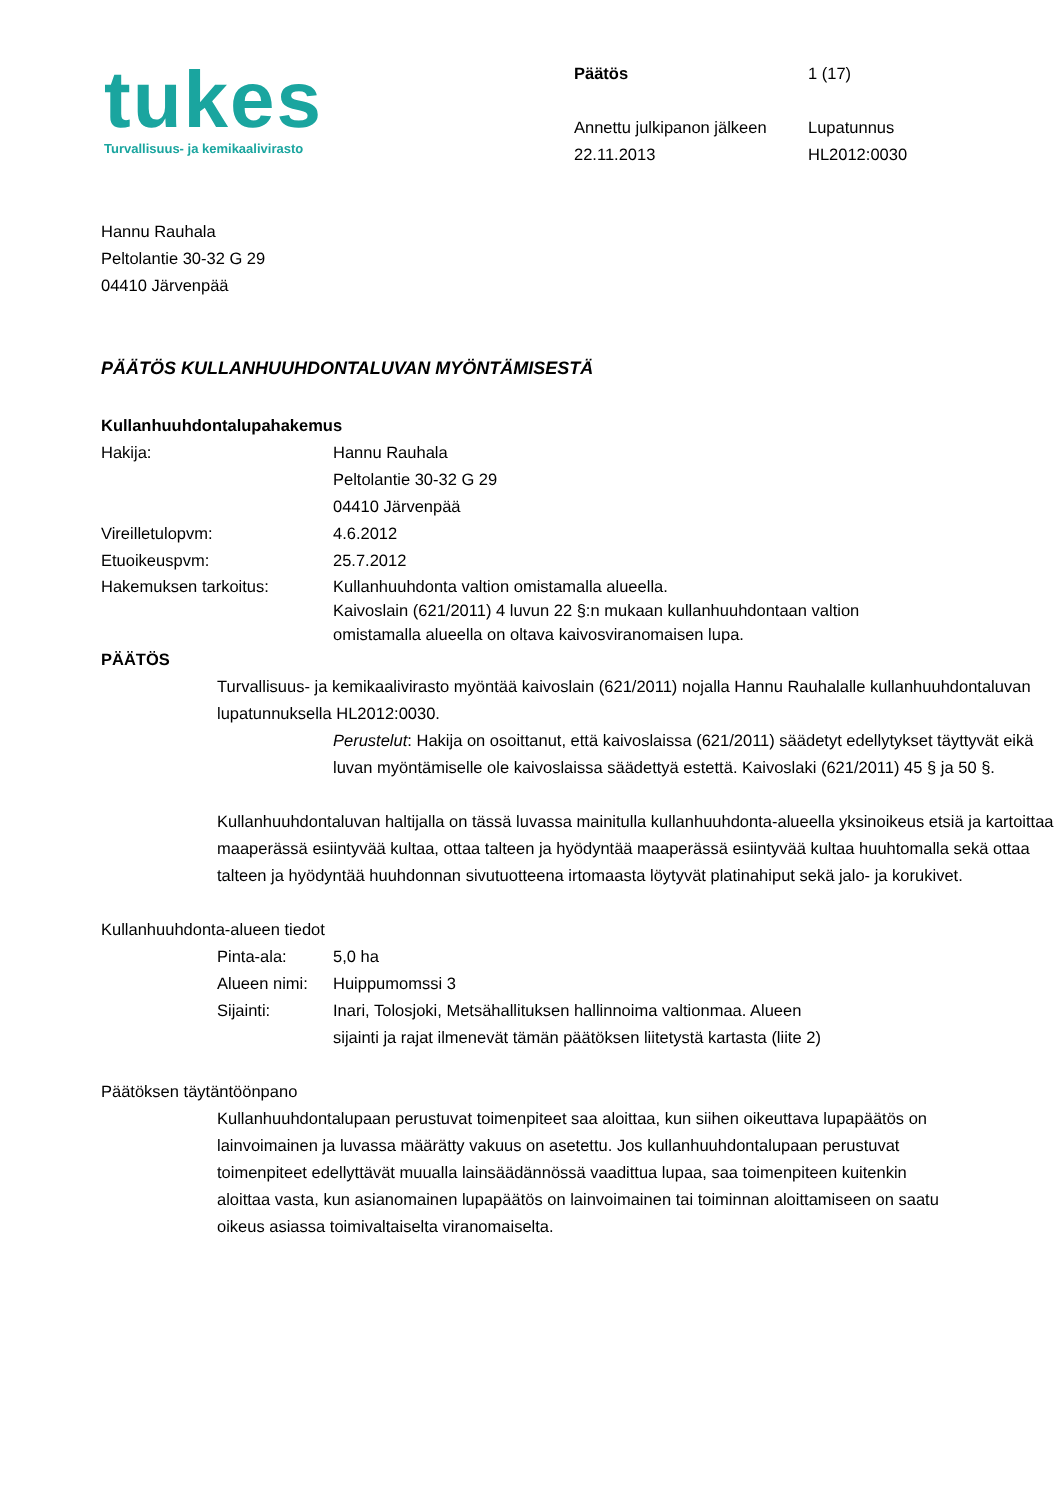tukes
Turvallisuus- ja kemikaalivirasto
Päätös
Annettu julkipanon jälkeen
22.11.2013
1 (17)
Lupatunnus
HL2012:0030
Hannu Rauhala
Peltolantie 30-32 G 29
04410 Järvenpää
PÄÄTÖS KULLANHUUHDONTALUVAN MYÖNTÄMISESTÄ
Kullanhuuhdontalupahakemus
Hakija: Hannu Rauhala
Peltolantie 30-32 G 29
04410 Järvenpää
Vireilletulopvm: 4.6.2012
Etuoikeuspvm: 25.7.2012
Hakemuksen tarkoitus: Kullanhuuhdonta valtion omistamalla alueella.
Kaivoslain (621/2011) 4 luvun 22 §:n mukaan kullanhuuhdontaan valtion
omistamalla alueella on oltava kaivosviranomaisen lupa.
PÄÄTÖS
Turvallisuus- ja kemikaalivirasto myöntää kaivoslain (621/2011) nojalla Hannu Rauhalalle kullanhuuhdontaluvan lupatunnuksella HL2012:0030.
Perustelut: Hakija on osoittanut, että kaivoslaissa (621/2011) säädetyt edellytykset täyttyvät eikä luvan myöntämiselle ole kaivoslaissa säädettyä estettä. Kaivoslaki (621/2011) 45 § ja 50 §.
Kullanhuuhdontaluvan haltijalla on tässä luvassa mainitulla kullanhuuhdonta-alueella yksinoikeus etsiä ja kartoittaa maaperässä esiintyvää kultaa, ottaa talteen ja hyödyntää maaperässä esiintyvää kultaa huuhtomalla sekä ottaa talteen ja hyödyntää huuhdonnan sivutuotteena irtomaasta löytyvät platinahiput sekä jalo- ja korukivet.
Kullanhuuhdonta-alueen tiedot
Pinta-ala: 5,0 ha
Alueen nimi:
Huippumomssi 3
Sijainti: Inari, Tolosjoki, Metsähallituksen hallinnoima valtionmaa. Alueen
sijainti ja rajat ilmenevät tämän päätöksen liitetystä kartasta (liite 2)
Päätöksen täytäntöönpano
Kullanhuuhdontalupaan perustuvat toimenpiteet saa aloittaa, kun siihen oikeuttava lupapäätös on lainvoimainen ja luvassa määrätty vakuus on asetettu. Jos kullanhuuhdontalupaan perustuvat toimenpiteet edellyttävät muualla lainsäädännössä vaadittua lupaa, saa toimenpiteen kuitenkin aloittaa vasta, kun asianomainen lupapäätös on lainvoimainen tai toiminnan aloittamiseen on saatu oikeus asiassa toimivaltaiselta viranomaiselta.